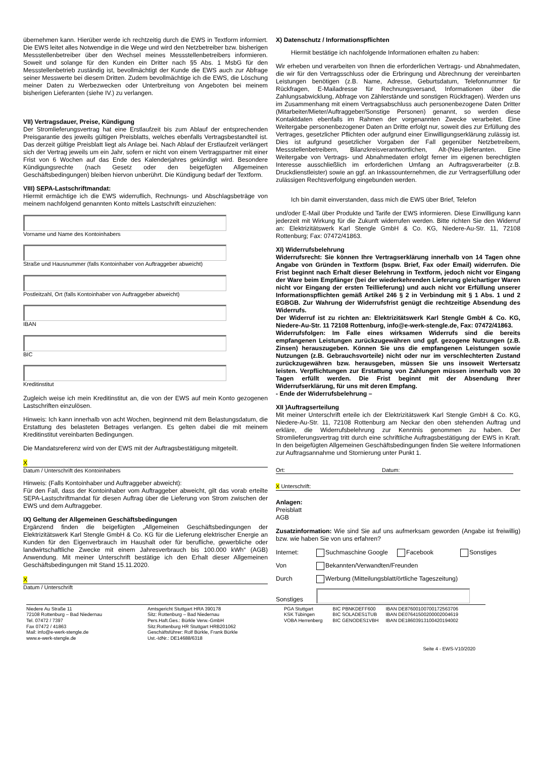übernehmen kann. Hierüber werde ich rechtzeitig durch die EWS in Textform informiert. Die EWS leitet alles Notwendige in die Wege und wird den Netzbetreiber bzw. bisherigen Messstellenbetreiber über den Wechsel meines Messstellenbetreibers informieren. Soweit und solange für den Kunden ein Dritter nach §5 Abs. 1 MsbG für den Messstellenbetrieb zuständig ist, bevollmächtigt der Kunde die EWS auch zur Abfrage seiner Messwerte bei diesem Dritten. Zudem bevollmächtige ich die EWS, die Löschung meiner Daten zu Werbezwecken oder Unterbreitung von Angeboten bei meinem bisherigen Lieferanten (siehe IV.) zu verlangen.
VII) Vertragsdauer, Preise, Kündigung
Der Stromlieferungsvertrag hat eine Erstlaufzeit bis zum Ablauf der entsprechenden Preisgarantie des jeweils gültigen Preisblatts, welches ebenfalls Vertragsbestandteil ist. Das derzeit gültige Preisblatt liegt als Anlage bei. Nach Ablauf der Erstlaufzeit verlängert sich der Vertrag jeweils um ein Jahr, sofern er nicht von einem Vertragspartner mit einer Frist von 6 Wochen auf das Ende des Kalenderjahres gekündigt wird. Besondere Kündigungsrechte (nach Gesetz oder den beigefügten Allgemeinen Geschäftsbedingungen) bleiben hiervon unberührt. Die Kündigung bedarf der Textform.
VIII) SEPA-Lastschriftmandat:
Hiermit ermächtige ich die EWS widerruflich, Rechnungs- und Abschlagsbeträge von meinem nachfolgend genannten Konto mittels Lastschrift einzuziehen:
Vorname und Name des Kontoinhabers
Straße und Hausnummer (falls Kontoinhaber von Auftraggeber abweicht)
Postleitzahl, Ort (falls Kontoinhaber von Auftraggeber abweicht)
IBAN
BIC
Kreditinstitut
Zugleich weise ich mein Kreditinstitut an, die von der EWS auf mein Konto gezogenen Lastschriften einzulösen.
Hinweis: Ich kann innerhalb von acht Wochen, beginnend mit dem Belastungsdatum, die Erstattung des belasteten Betrages verlangen. Es gelten dabei die mit meinem Kreditinstitut vereinbarten Bedingungen.
Die Mandatsreferenz wird von der EWS mit der Auftragsbestätigung mitgeteilt.
X
Datum / Unterschrift des Kontoinhabers
Hinweis: (Falls Kontoinhaber und Auftraggeber abweicht):
Für den Fall, dass der Kontoinhaber vom Auftraggeber abweicht, gilt das vorab erteilte SEPA-Lastschriftmandat für diesen Auftrag über die Lieferung von Strom zwischen der EWS und dem Auftraggeber.
IX) Geltung der Allgemeinen Geschäftsbedingungen
Ergänzend finden die beigefügten „Allgemeinen Geschäftsbedingungen der Elektrizitätswerk Karl Stengle GmbH & Co. KG für die Lieferung elektrischer Energie an Kunden für den Eigenverbrauch im Haushalt oder für berufliche, gewerbliche oder landwirtschaftliche Zwecke mit einem Jahresverbrauch bis 100.000 kWh“ (AGB) Anwendung. Mit meiner Unterschrift bestätige ich den Erhalt dieser Allgemeinen Geschäftsbedingungen mit Stand 15.11.2020.
X
Datum / Unterschrift
X) Datenschutz / Informationspflichten
Hiermit bestätige ich nachfolgende Informationen erhalten zu haben:
Wir erheben und verarbeiten von Ihnen die erforderlichen Vertrags- und Abnahmedaten, die wir für den Vertragsschluss oder die Erbringung und Abrechnung der vereinbarten Leistungen benötigen (z.B. Name, Adresse, Geburtsdatum, Telefonnummer für Rückfragen, E-Mailadresse für Rechnungsversand, Informationen über die Zahlungsabwicklung, Abfrage von Zählerstände und sonstigen Rückfragen). Werden uns im Zusammenhang mit einem Vertragsabschluss auch personenbezogene Daten Dritter (Mitarbeiter/Mieter/Auftraggeber/Sonstige Personen) genannt, so werden diese Kontaktdaten ebenfalls im Rahmen der vorgenannten Zwecke verarbeitet. Eine Weitergabe personenbezogener Daten an Dritte erfolgt nur, soweit dies zur Erfüllung des Vertrages, gesetzlicher Pflichten oder aufgrund einer Einwilligungserklärung zulässig ist. Dies ist aufgrund gesetzlicher Vorgaben der Fall gegenüber Netzbetreibern, Messstellenbetreibern, Bilanzkreisverantwortlichen, Alt-(Neu-)lieferanten. Eine Weitergabe von Vertrags- und Abnahmedaten erfolgt ferner im eigenen berechtigten Interesse ausschließlich im erforderlichen Umfang an Auftragsverarbeiter (z.B. Druckdienstleister) sowie an ggf. an Inkassounternehmen, die zur Vertragserfüllung oder zulässigen Rechtsverfolgung eingebunden werden.
Ich bin damit einverstanden, dass mich die EWS über Brief, Telefon
und/oder E-Mail über Produkte und Tarife der EWS informieren. Diese Einwilligung kann jederzeit mit Wirkung für die Zukunft widerrufen werden. Bitte richten Sie den Widerruf an: Elektrizitätswerk Karl Stengle GmbH & Co. KG, Niedere-Au-Str. 11, 72108 Rottenburg; Fax: 07472/41863.
XI) Widerrufsbelehrung
Widerrufsrecht: Sie können Ihre Vertragserklärung innerhalb von 14 Tagen ohne Angabe von Gründen in Textform (bspw. Brief, Fax oder Email) widerrufen. Die Frist beginnt nach Erhalt dieser Belehrung in Textform, jedoch nicht vor Eingang der Ware beim Empfänger (bei der wiederkehrenden Lieferung gleichartiger Waren nicht vor Eingang der ersten Teillieferung) und auch nicht vor Erfüllung unserer Informationspflichten gemäß Artikel 246 § 2 in Verbindung mit § 1 Abs. 1 und 2 EGBGB. Zur Wahrung der Widerrufsfrist genügt die rechtzeitige Absendung des Widerrufs.
Der Widerruf ist zu richten an: Elektrizitätswerk Karl Stengle GmbH & Co. KG, Niedere-Au-Str. 11 72108 Rottenburg, info@e-werk-stengle.de, Fax: 07472/41863.
Widerrufsfolgen: Im Falle eines wirksamen Widerrufs sind die bereits empfangenen Leistungen zurückzugewähren und ggf. gezogene Nutzungen (z.B. Zinsen) herauszugeben. Können Sie uns die empfangenen Leistungen sowie Nutzungen (z.B. Gebrauchsvorteile) nicht oder nur im verschlechterten Zustand zurückzugewähren bzw. herausgeben, müssen Sie uns insoweit Wertersatz leisten. Verpflichtungen zur Erstattung von Zahlungen müssen innerhalb von 30 Tagen erfüllt werden. Die Frist beginnt mit der Absendung Ihrer Widerrufserklärung, für uns mit deren Empfang.
- Ende der Widerrufsbelehrung –
XII )Auftragserteilung
Mit meiner Unterschrift erteile ich der Elektrizitätswerk Karl Stengle GmbH & Co. KG, Niedere-Au-Str. 11, 72108 Rottenburg am Neckar den oben stehenden Auftrag und erkläre, die Widerrufsbelehrung zur Kenntnis genommen zu haben. Der Stromlieferungsvertrag tritt durch eine schriftliche Auftragsbestätigung der EWS in Kraft. In den beigefügten Allgemeinen Geschäftsbedingungen finden Sie weitere Informationen zur Auftragsannahme und Stornierung unter Punkt 1.
Ort: Datum:
X Unterschrift:
Anlagen:
Preisblatt
AGB
Zusatzinformation: Wie sind Sie auf uns aufmerksam geworden (Angabe ist freiwillig) bzw. wie haben Sie von uns erfahren?
Internet: Suchmaschine Google Facebook Sonstiges
Von Bekannten/Verwandten/Freunden
Durch Werbung (Mitteilungsblatt/örtliche Tageszeitung)
Sonstiges
Niedere Au Straße 11
72108 Rottenburg – Bad Niedernau
Tel. 07472 / 7397
Fax 07472 / 41863
Mail: info@e-werk-stengle.de
www.e-werk-stengle.de
Amtsgericht Stuttgart HRA 390178
Sitz: Rottenburg – Bad Niedernau
Pers.Haft.Ges.: Bürkle Verw.-GmbH
Sitz:Rottenburg HR Stuttgart HRB201062
Geschäftsführer: Rolf Bürkle, Frank Bürkle
Ust.-IdNr.: DE14688/6318
PGA Stuttgart
KSK Tübingen
VOBA Herrenberg
BIC PBNKDEFF600
BIC SOLADES1TUB
BIC GENODES1VBH
IBAN DE87600100700172563706
IBAN DE07641500200002004619
IBAN DE18603913100420194002
Seite 4 - EWS-V10/2020